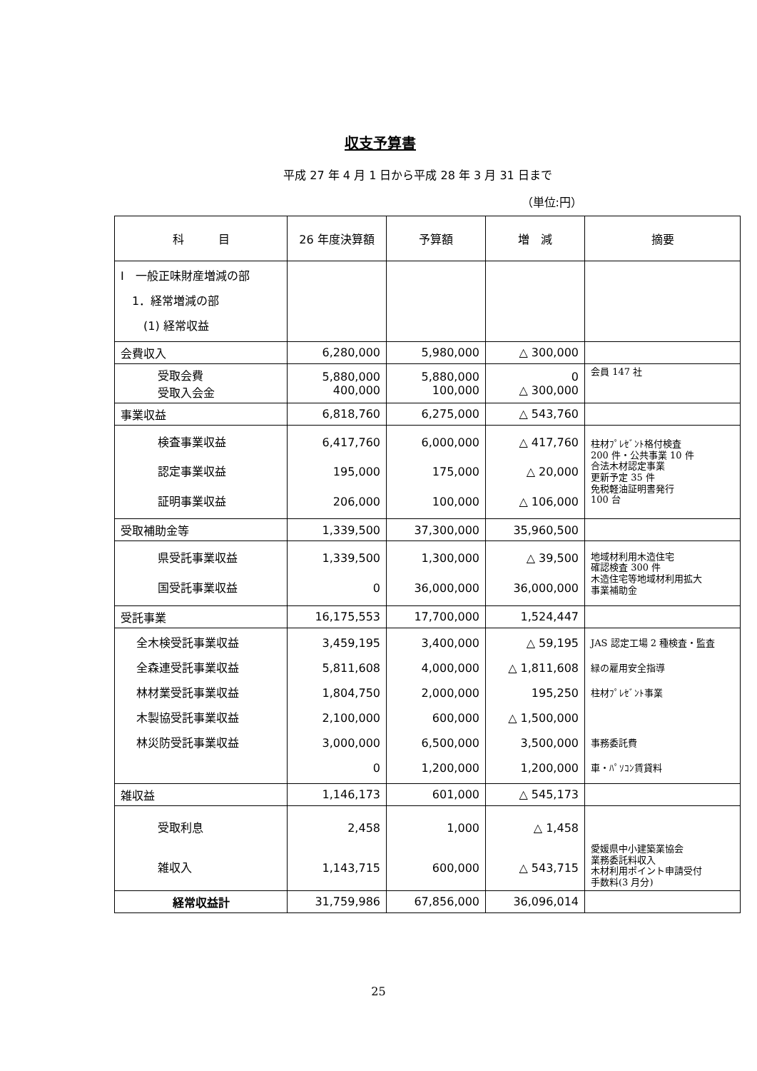収支予算書
平成 27 年 4 月 1 日から平成 28 年 3 月 31 日まで
（単位:円）
| 科 目 | 26 年度決算額 | 予算額 | 増 減 | 摘要 |
| --- | --- | --- | --- | --- |
| Ⅰ 一般正味財産増減の部 1．経常増減の部 (1) 経常収益 | | | | |
| 会費収入 | 6,280,000 | 5,980,000 | △ 300,000 | |
| 受取会費 受取入会金 | 5,880,000 400,000 | 5,880,000 100,000 | 0 △ 300,000 | 会員 147 社 |
| 事業収益 | 6,818,760 | 6,275,000 | △ 543,760 | |
| 検査事業収益 認定事業収益 証明事業収益 | 6,417,760 195,000 206,000 | 6,000,000 175,000 100,000 | △ 417,760 △ 20,000 △ 106,000 | 柱材ﾌﾟﾚｾﾞﾝﾄ格付検査 200 件・公共事業 10 件 合法木材認定事業 更新予定 35 件 免税軽油証明書発行 100 台 |
| 受取補助金等 | 1,339,500 | 37,300,000 | 35,960,500 | |
| 県受託事業収益 国受託事業収益 | 1,339,500 0 | 1,300,000 36,000,000 | △ 39,500 36,000,000 | 地域材利用木造住宅 確認検査 300 件 木造住宅等地域材利用拡大 事業補助金 |
| 受託事業 | 16,175,553 | 17,700,000 | 1,524,447 | |
| 全木検受託事業収益 全森連受託事業収益 林材業受託事業収益 木製協受託事業収益 林災防受託事業収益 | 3,459,195 5,811,608 1,804,750 2,100,000 3,000,000 0 | 3,400,000 4,000,000 2,000,000 600,000 6,500,000 1,200,000 | △ 59,195 △ 1,811,608 195,250 △ 1,500,000 3,500,000 1,200,000 | JAS 認定工場 2 種検査・監査 緑の雇用安全指導 柱材ﾌﾟﾚｾﾞﾝﾄ事業 事務委託費 車・ﾊﾟｿｺﾝ賃貸料 |
| 雑収益 | 1,146,173 | 601,000 | △ 545,173 | |
| 受取利息 雑収入 | 2,458 1,143,715 | 1,000 600,000 | △ 1,458 △ 543,715 | 愛媛県中小建築業協会 業務委託料収入 木材利用ポイント申請受付 手数料(3 月分) |
| 経常収益計 | 31,759,986 | 67,856,000 | 36,096,014 | |
25